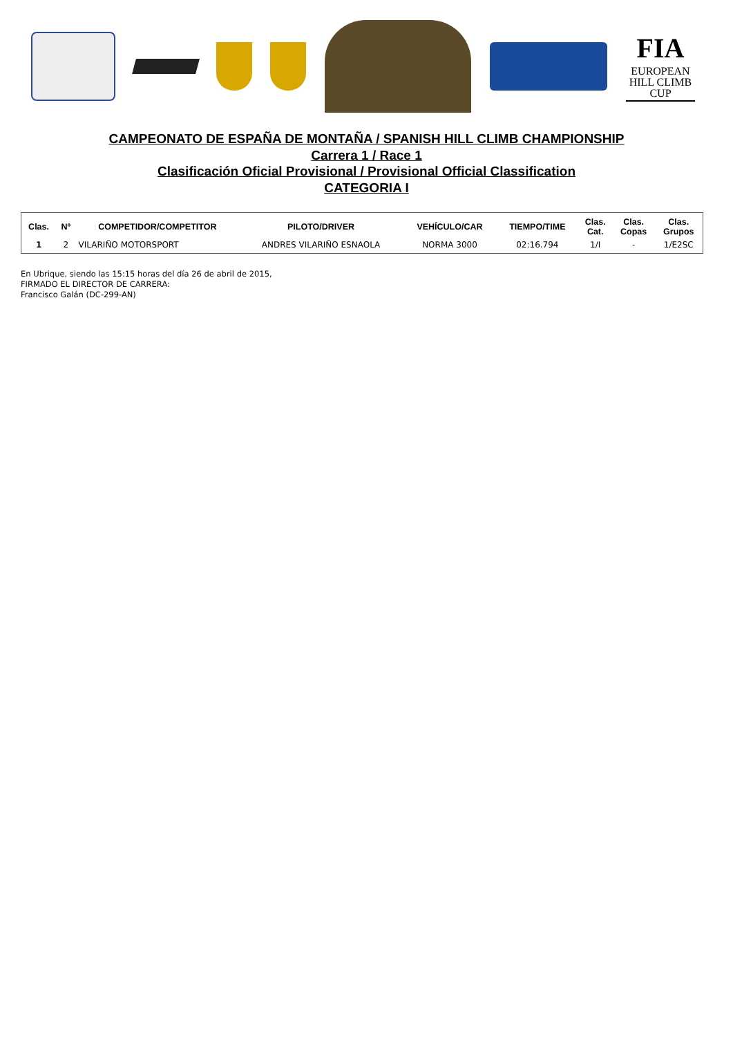FIA
EUROPEAN
HILL CLIMB
CUP
CAMPEONATO DE ESPAÑA DE MONTAÑA / SPANISH HILL CLIMB CHAMPIONSHIP
Carrera 1 / Race 1
Clasificación Oficial Provisional / Provisional Official Classification
CATEGORIA I
| Clas. | Nº | COMPETIDOR/COMPETITOR | PILOTO/DRIVER | VEHÍCULO/CAR | TIEMPO/TIME | Clas. Cat. | Clas. Copas | Clas. Grupos |
| --- | --- | --- | --- | --- | --- | --- | --- | --- |
| 1 | 2 | VILARIÑO MOTORSPORT | ANDRES VILARIÑO ESNAOLA | NORMA 3000 | 02:16.794 | 1/I | - | 1/E2SC |
En Ubrique, siendo las 15:15 horas del día 26 de abril de 2015,
FIRMADO EL DIRECTOR DE CARRERA:
Francisco Galán (DC-299-AN)